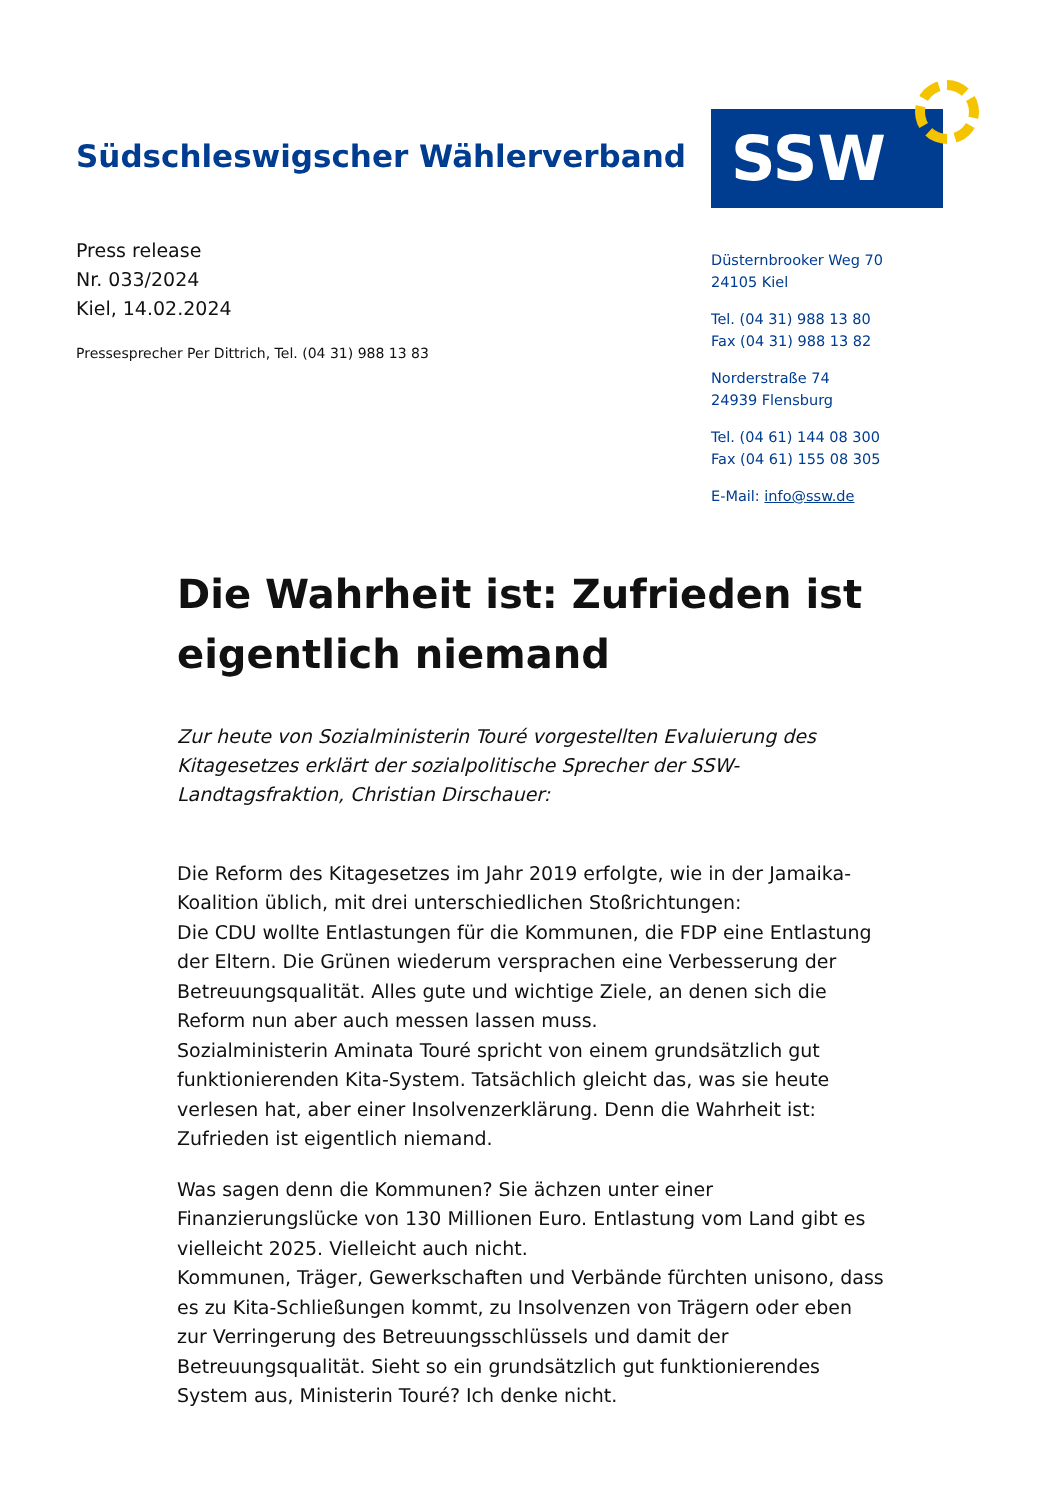Südschleswigscher Wählerverband
SSW
Press release
Nr. 033/2024
Kiel, 14.02.2024
Pressesprecher Per Dittrich, Tel. (04 31) 988 13 83
Düsternbrooker Weg 70
24105 Kiel
Tel. (04 31) 988 13 80
Fax (04 31) 988 13 82
Norderstraße 74
24939 Flensburg
Tel. (04 61) 144 08 300
Fax (04 61) 155 08 305
E-Mail: info@ssw.de
Die Wahrheit ist: Zufrieden ist eigentlich niemand
Zur heute von Sozialministerin Touré vorgestellten Evaluierung des Kitagesetzes erklärt der sozialpolitische Sprecher der SSW-Landtagsfraktion, Christian Dirschauer:
Die Reform des Kitagesetzes im Jahr 2019 erfolgte, wie in der Jamaika-Koalition üblich, mit drei unterschiedlichen Stoßrichtungen:
Die CDU wollte Entlastungen für die Kommunen, die FDP eine Entlastung der Eltern. Die Grünen wiederum versprachen eine Verbesserung der Betreuungsqualität. Alles gute und wichtige Ziele, an denen sich die Reform nun aber auch messen lassen muss.
Sozialministerin Aminata Touré spricht von einem grundsätzlich gut funktionierenden Kita-System. Tatsächlich gleicht das, was sie heute verlesen hat, aber einer Insolvenzerklärung. Denn die Wahrheit ist: Zufrieden ist eigentlich niemand.
Was sagen denn die Kommunen? Sie ächzen unter einer Finanzierungslücke von 130 Millionen Euro. Entlastung vom Land gibt es vielleicht 2025. Vielleicht auch nicht.
Kommunen, Träger, Gewerkschaften und Verbände fürchten unisono, dass es zu Kita-Schließungen kommt, zu Insolvenzen von Trägern oder eben zur Verringerung des Betreuungsschlüssels und damit der Betreuungsqualität. Sieht so ein grundsätzlich gut funktionierendes System aus, Ministerin Touré? Ich denke nicht.